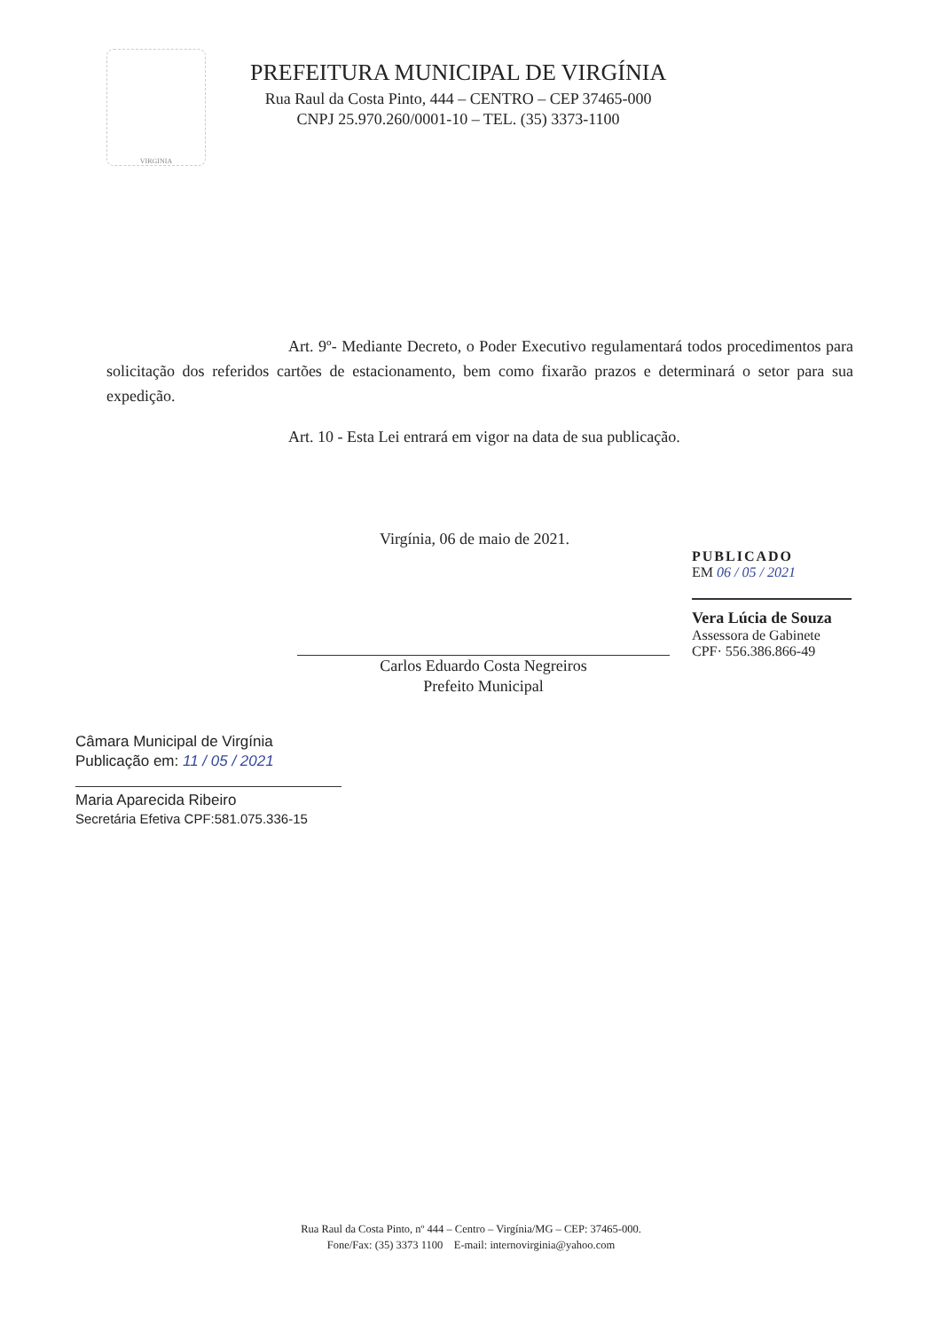VIRGINIA
PREFEITURA MUNICIPAL DE VIRGÍNIA
Rua Raul da Costa Pinto, 444 – CENTRO – CEP 37465-000
CNPJ 25.970.260/0001-10 – TEL. (35) 3373-1100
Art. 9º- Mediante Decreto, o Poder Executivo regulamentará todos procedimentos para solicitação dos referidos cartões de estacionamento, bem como fixarão prazos e determinará o setor para sua expedição.
Art. 10 - Esta Lei entrará em vigor na data de sua publicação.
Virgínia, 06 de maio de 2021.
Carlos Eduardo Costa Negreiros
Prefeito Municipal
PUBLICADO
EM 06 / 05 / 2021
Vera Lúcia de Souza
Assessora de Gabinete
CPF· 556.386.866-49
Câmara Municipal de Virgínia
Publicação em: 11 / 05 / 2021
Maria Aparecida Ribeiro
Secretária Efetiva CPF:581.075.336-15
Rua Raul da Costa Pinto, nº 444 – Centro – Virgínia/MG – CEP: 37465-000.
Fone/Fax: (35) 3373 1100 E-mail: internovirginia@yahoo.com